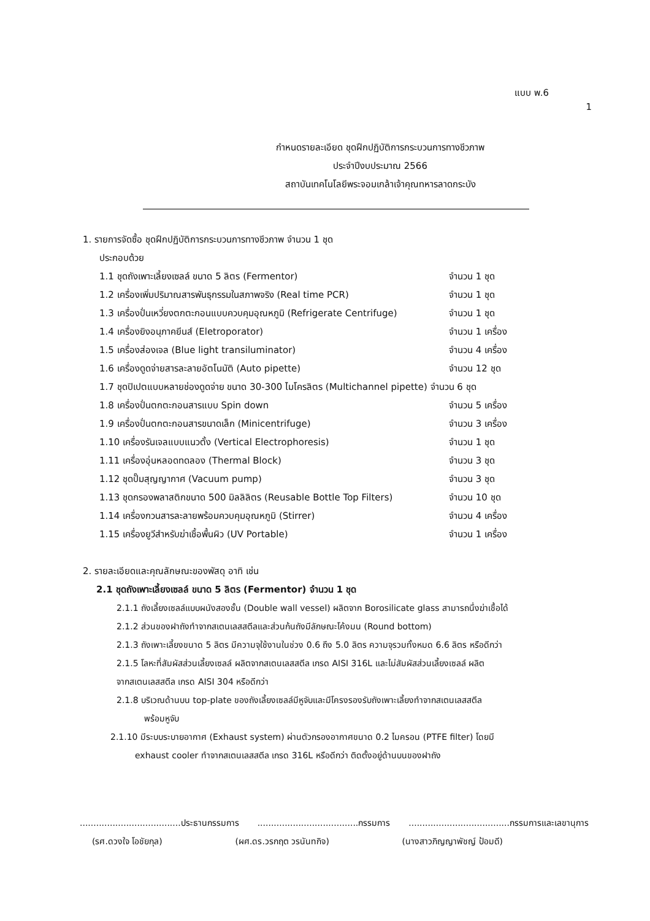แบบ พ.6
1
กำหนดรายละเอียด ชุดฝึกปฏิบัติการกระบวนการทางชีวภาพ
ประจำปีงบประมาณ 2566
สถาบันเทคโนโลยีพระจอมเกล้าเจ้าคุณทหารลาดกระบัง
1. รายการจัดซื้อ ชุดฝึกปฏิบัติการกระบวนการทางชีวภาพ จำนวน 1 ชุด
ประกอบด้วย
1.1 ชุดถังเพาะเลี้ยงเซลล์ ขนาด 5 ลิตร (Fermentor) จำนวน 1 ชุด
1.2 เครื่องเพิ่มปริมาณสารพันธุกรรมในสภาพจริง (Real time PCR) จำนวน 1 ชุด
1.3 เครื่องปั่นเหวี่ยงตกตะกอนแบบควบคุมอุณหภูมิ (Refrigerate Centrifuge) จำนวน 1 ชุด
1.4 เครื่องยิงอนุภาคยีนส์ (Eletroporator) จำนวน 1 เครื่อง
1.5 เครื่องส่องเจล (Blue light transiluminator) จำนวน 4 เครื่อง
1.6 เครื่องดูดจ่ายสารละลายอัตโนมัติ (Auto pipette) จำนวน 12 ชุด
1.7 ชุดปิเปตแบบหลายช่องดูดจ่าย ขนาด 30-300 ไมโครลิตร (Multichannel pipette) จำนวน 6 ชุด
1.8 เครื่องปั่นตกตะกอนสารแบบ Spin down จำนวน 5 เครื่อง
1.9 เครื่องปั่นตกตะกอนสารขนาดเล็ก (Minicentrifuge) จำนวน 3 เครื่อง
1.10 เครื่องรันเจลแบบแนวตั้ง (Vertical Electrophoresis) จำนวน 1 ชุด
1.11 เครื่องอุ่นหลอดทดลอง (Thermal Block) จำนวน 3 ชุด
1.12 ชุดปั๊มสุญญากาศ (Vacuum pump) จำนวน 3 ชุด
1.13 ชุดกรองพลาสติกขนาด 500 มิลลิลิตร (Reusable Bottle Top Filters) จำนวน 10 ชุด
1.14 เครื่องกวนสารละลายพร้อมควบคุมอุณหภูมิ (Stirrer) จำนวน 4 เครื่อง
1.15 เครื่องยูวีสำหรับฆ่าเชื้อพื้นผิว (UV Portable) จำนวน 1 เครื่อง
2. รายละเอียดและคุณลักษณะของพัสดุ อาทิ เช่น
2.1 ชุดถังเพาะเลี้ยงเซลล์ ขนาด 5 ลิตร (Fermentor) จำนวน 1 ชุด
2.1.1 ถังเลี้ยงเซลล์แบบผนังสองชั้น (Double wall vessel) ผลิตจาก Borosilicate glass สามารถนึ่งฆ่าเชื้อได้
2.1.2 ส่วนของฝาถังทำจากสเตนเลสสตีลและส่วนก้นถังมีลักษณะโค้งมน (Round bottom)
2.1.3 ถังเพาะเลี้ยงขนาด 5 ลิตร มีความจุใช้งานในช่วง 0.6 ถึง 5.0 ลิตร ความจุรวมทั้งหมด 6.6 ลิตร หรือดีกว่า
2.1.5 โลหะที่สัมผัสส่วนเลี้ยงเซลล์ ผลิตจากสเตนเลสสตีล เกรด AISI 316L และไม่สัมผัสส่วนเลี้ยงเซลล์ ผลิต
จากสเตนเลสสตีล เกรด AISI 304 หรือดีกว่า
2.1.8 บริเวณด้านบน top-plate ของถังเลี้ยงเซลล์มีหูจับและมีโครงรองรับถังเพาะเลี้ยงทำจากสเตนเลสสตีล
พร้อมหูจับ
2.1.10 มีระบบระบายอากาศ (Exhaust system) ผ่านตัวกรองอากาศขนาด 0.2 ไมครอน (PTFE filter) โดยมี
exhaust cooler ทำจากสเตนเลสสตีล เกรด 316L หรือดีกว่า ติดตั้งอยู่ด้านบนของฝาถัง
.....................................ประธานกรรมการ.....................................กรรมการ.....................................กรรมการและเลขานุการ
(รศ.ดวงใจ โอชัยกุล) (ผศ.ดร.วรกฤต วรนันทกิจ) (นางสาวภิญญาพัชญ์ ป้อมดี)